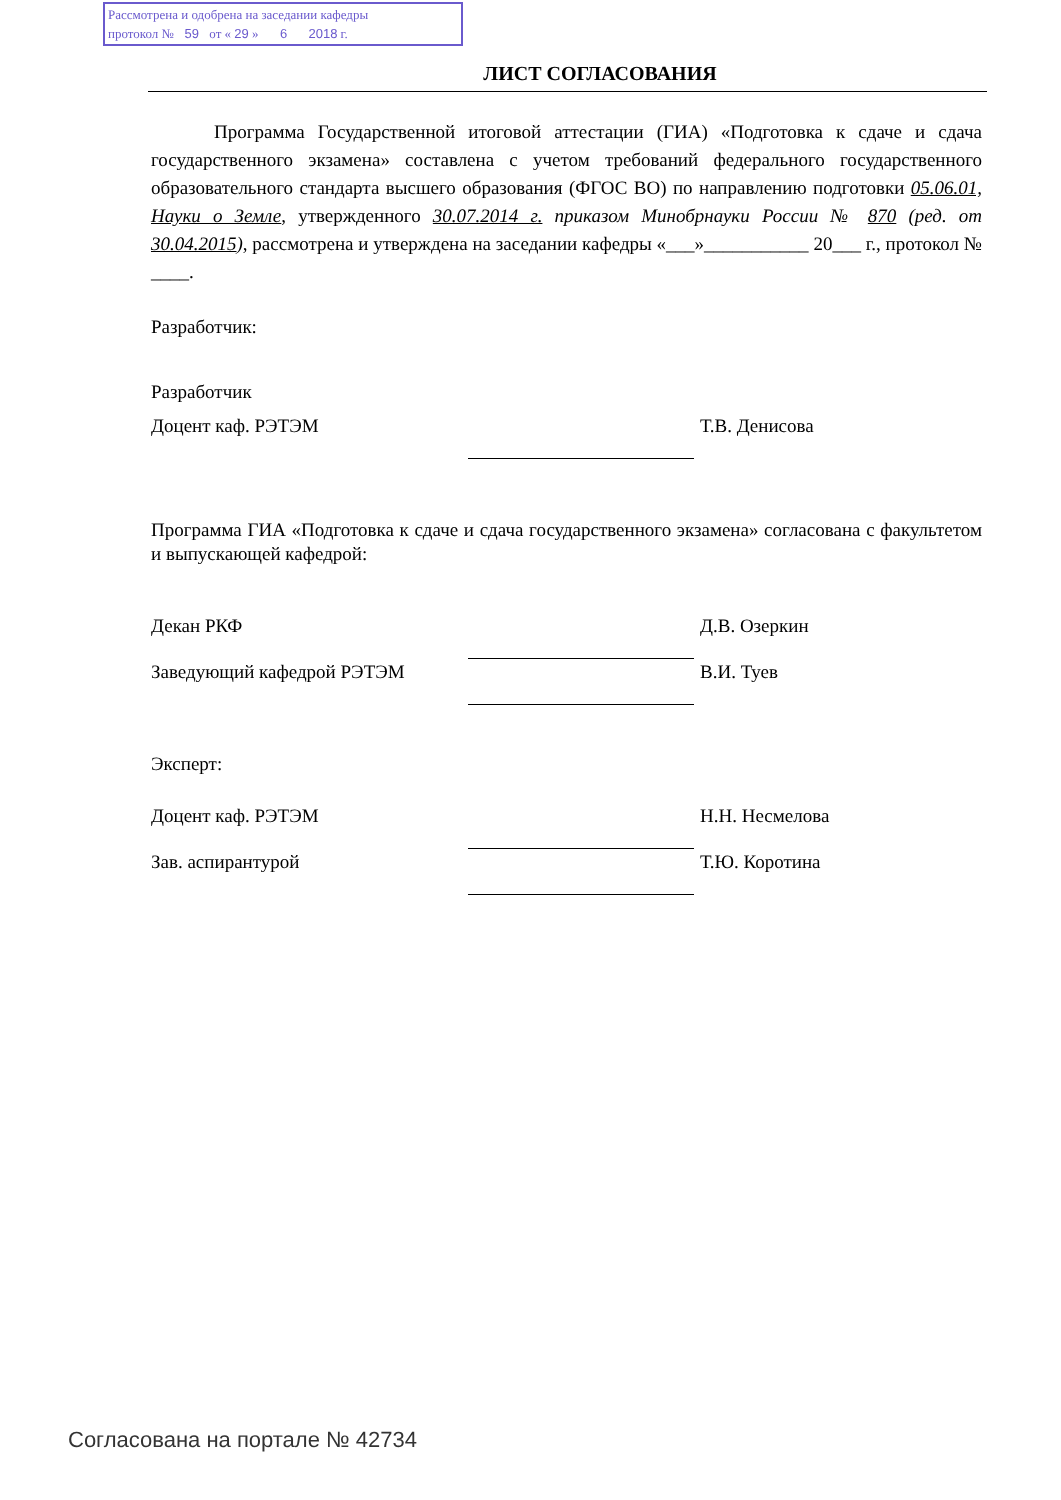Рассмотрена и одобрена на заседании кафедры
протокол № 59 от « 29 » 6 2018 г.
ЛИСТ СОГЛАСОВАНИЯ
Программа Государственной итоговой аттестации (ГИА) «Подготовка к сдаче и сдача государственного экзамена» составлена с учетом требований федерального государственного образовательного стандарта высшего образования (ФГОС ВО) по направлению подготовки 05.06.01, Науки о Земле, утвержденного 30.07.2014 г. приказом Минобрнауки России № 870 (ред. от 30.04.2015), рассмотрена и утверждена на заседании кафедры «___»___________ 20___ г., протокол № ____.
Разработчик:
Разработчик
Доцент каф. РЭТЭМ Т.В. Денисова
Программа ГИА «Подготовка к сдаче и сдача государственного экзамена» согласована с факультетом и выпускающей кафедрой:
Декан РКФ Д.В. Озеркин
Заведующий кафедрой РЭТЭМ В.И. Туев
Эксперт:
Доцент каф. РЭТЭМ Н.Н. Несмелова
Зав. аспирантурой Т.Ю. Коротина
Согласована на портале № 42734